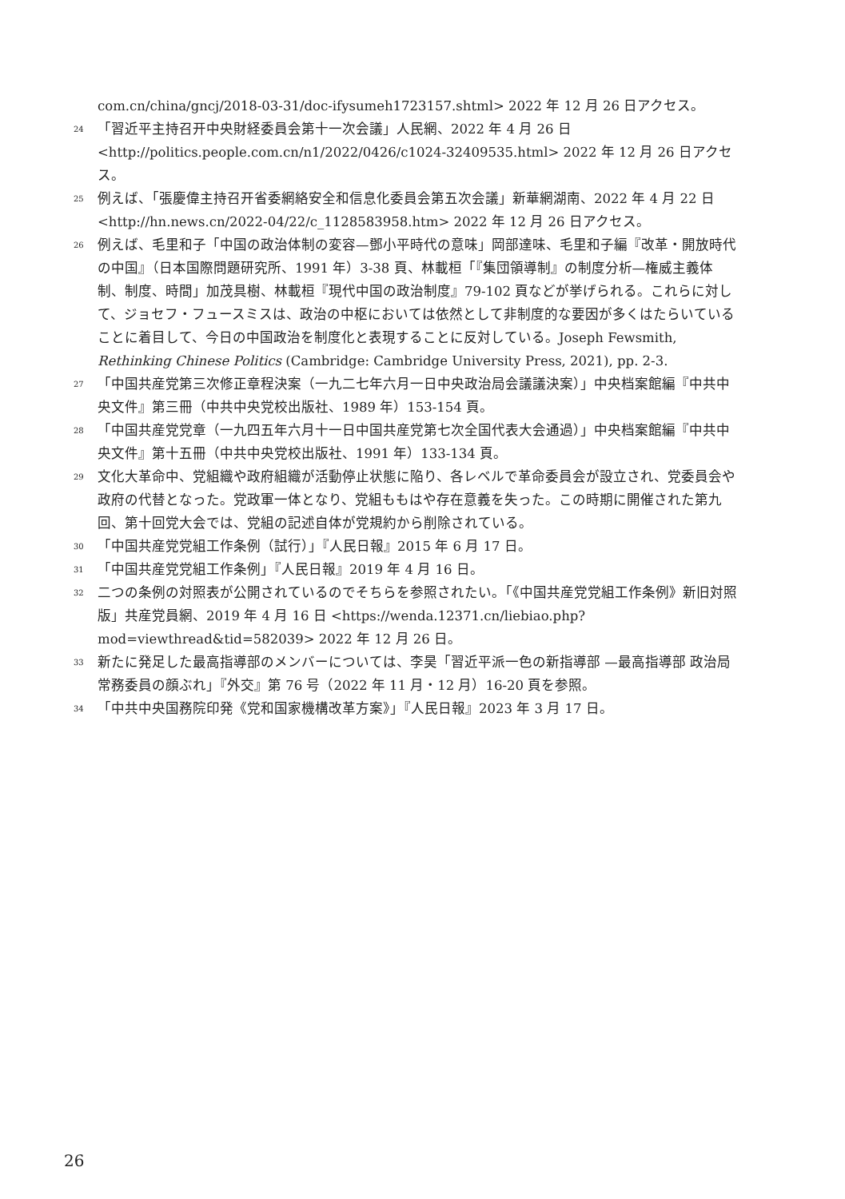com.cn/china/gncj/2018-03-31/doc-ifysumeh1723157.shtml> 2022 年 12 月 26 日アクセス。
24 「習近平主持召开中央財経委員会第十一次会議」人民網、2022 年 4 月 26 日 <http://politics.people.com.cn/n1/2022/0426/c1024-32409535.html> 2022 年 12 月 26 日アクセス。
25 例えば、「張慶偉主持召开省委網絡安全和信息化委員会第五次会議」新華網湖南、2022 年 4 月 22 日 <http://hn.news.cn/2022-04/22/c_1128583958.htm> 2022 年 12 月 26 日アクセス。
26 例えば、毛里和子「中国の政治体制の変容—鄧小平時代の意味」岡部達味、毛里和子編『改革・開放時代の中国』（日本国際問題研究所、1991 年）3-38 頁、林載桓「『集団領導制』の制度分析—権威主義体制、制度、時間」加茂具樹、林載桓『現代中国の政治制度』79-102 頁などが挙げられる。これらに対して、ジョセフ・フュースミスは、政治の中枢においては依然として非制度的な要因が多くはたらいていることに着目して、今日の中国政治を制度化と表現することに反対している。Joseph Fewsmith, Rethinking Chinese Politics (Cambridge: Cambridge University Press, 2021), pp. 2-3.
27 「中国共産党第三次修正章程決案（一九二七年六月一日中央政治局会議議決案）」中央档案館編『中共中央文件』第三冊（中共中央党校出版社、1989 年）153-154 頁。
28 「中国共産党党章（一九四五年六月十一日中国共産党第七次全国代表大会通過）」中央档案館編『中共中央文件』第十五冊（中共中央党校出版社、1991 年）133-134 頁。
29 文化大革命中、党組織や政府組織が活動停止状態に陥り、各レベルで革命委員会が設立され、党委員会や政府の代替となった。党政軍一体となり、党組ももはや存在意義を失った。この時期に開催された第九回、第十回党大会では、党組の記述自体が党規約から削除されている。
30 「中国共産党党組工作条例（試行）」『人民日報』2015 年 6 月 17 日。
31 「中国共産党党組工作条例」『人民日報』2019 年 4 月 16 日。
32 二つの条例の対照表が公開されているのでそちらを参照されたい。「《中国共産党党組工作条例》新旧対照版」共産党員網、2019 年 4 月 16 日 <https://wenda.12371.cn/liebiao.php?mod=viewthread&tid=582039> 2022 年 12 月 26 日。
33 新たに発足した最高指導部のメンバーについては、李昊「習近平派一色の新指導部 —最高指導部 政治局常務委員の顔ぶれ」『外交』第 76 号（2022 年 11 月・12 月）16-20 頁を参照。
34 「中共中央国務院印発《党和国家機構改革方案》」『人民日報』2023 年 3 月 17 日。
26